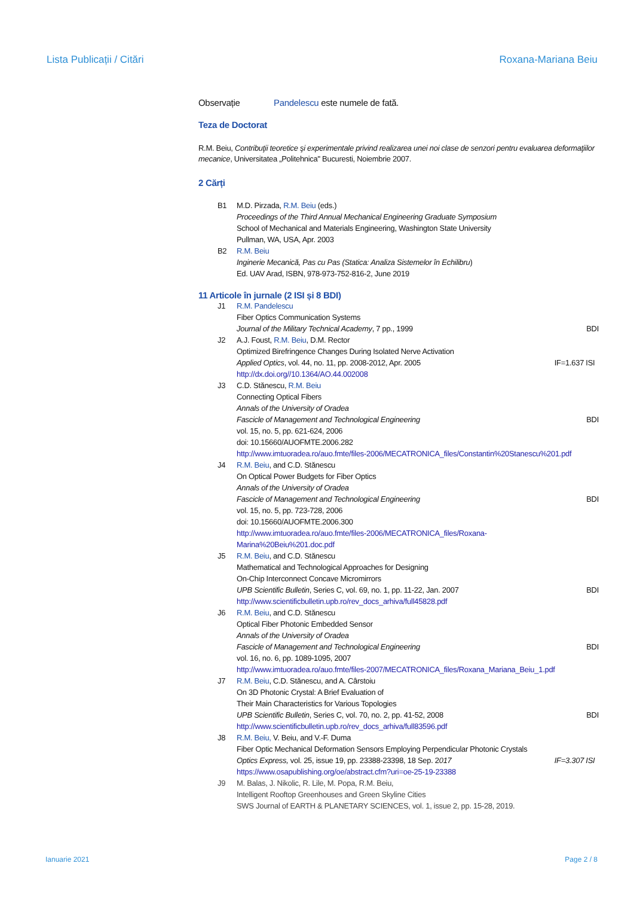Lista Publicații / Citări Roxana-Mariana Beiu
Observație Pandelescu este numele de fată.
Teza de Doctorat
R.M. Beiu, Contribuţii teoretice şi experimentale privind realizarea unei noi clase de senzori pentru evaluarea deformaţiilor mecanice, Universitatea „Politehnica" Bucuresti, Noiembrie 2007.
2 Cărți
B1 M.D. Pirzada, R.M. Beiu (eds.)
Proceedings of the Third Annual Mechanical Engineering Graduate Symposium
School of Mechanical and Materials Engineering, Washington State University
Pullman, WA, USA, Apr. 2003
B2 R.M. Beiu
Inginerie Mecanică, Pas cu Pas (Statica: Analiza Sistemelor în Echilibru)
Ed. UAV Arad, ISBN, 978-973-752-816-2, June 2019
11 Articole în jurnale (2 ISI și 8 BDI)
J1 R.M. Pandelescu
Fiber Optics Communication Systems
Journal of the Military Technical Academy, 7 pp., 1999 BDI
J2 A.J. Foust, R.M. Beiu, D.M. Rector
Optimized Birefringence Changes During Isolated Nerve Activation
Applied Optics, vol. 44, no. 11, pp. 2008-2012, Apr. 2005 IF=1.637 ISI
http://dx.doi.org//10.1364/AO.44.002008
J3 C.D. Stănescu, R.M. Beiu
Connecting Optical Fibers
Annals of the University of Oradea
Fascicle of Management and Technological Engineering BDI
vol. 15, no. 5, pp. 621-624, 2006
doi: 10.15660/AUOFMTE.2006.282
http://www.imtuoradea.ro/auo.fmte/files-2006/MECATRONICA_files/Constantin%20Stanescu%201.pdf
J4 R.M. Beiu, and C.D. Stănescu
On Optical Power Budgets for Fiber Optics
Annals of the University of Oradea
Fascicle of Management and Technological Engineering BDI
vol. 15, no. 5, pp. 723-728, 2006
doi: 10.15660/AUOFMTE.2006.300
http://www.imtuoradea.ro/auo.fmte/files-2006/MECATRONICA_files/Roxana-
Marina%20Beiu%201.doc.pdf
J5 R.M. Beiu, and C.D. Stănescu
Mathematical and Technological Approaches for Designing
On-Chip Interconnect Concave Micromirrors
UPB Scientific Bulletin, Series C, vol. 69, no. 1, pp. 11-22, Jan. 2007 BDI
http://www.scientificbulletin.upb.ro/rev_docs_arhiva/full45828.pdf
J6 R.M. Beiu, and C.D. Stănescu
Optical Fiber Photonic Embedded Sensor
Annals of the University of Oradea
Fascicle of Management and Technological Engineering BDI
vol. 16, no. 6, pp. 1089-1095, 2007
http://www.imtuoradea.ro/auo.fmte/files-2007/MECATRONICA_files/Roxana_Mariana_Beiu_1.pdf
J7 R.M. Beiu, C.D. Stănescu, and A. Cârstoiu
On 3D Photonic Crystal: A Brief Evaluation of
Their Main Characteristics for Various Topologies
UPB Scientific Bulletin, Series C, vol. 70, no. 2, pp. 41-52, 2008 BDI
http://www.scientificbulletin.upb.ro/rev_docs_arhiva/full83596.pdf
J8 R.M. Beiu, V. Beiu, and V.-F. Duma
Fiber Optic Mechanical Deformation Sensors Employing Perpendicular Photonic Crystals
Optics Express, vol. 25, issue 19, pp. 23388-23398, 18 Sep. 2017 IF=3.307 ISI
https://www.osapublishing.org/oe/abstract.cfm?uri=oe-25-19-23388
J9 M. Balas, J. Nikolic, R. Lile, M. Popa, R.M. Beiu,
Intelligent Rooftop Greenhouses and Green Skyline Cities
SWS Journal of EARTH & PLANETARY SCIENCES, vol. 1, issue 2, pp. 15-28, 2019.
Ianuarie 2021 Page 2 / 8